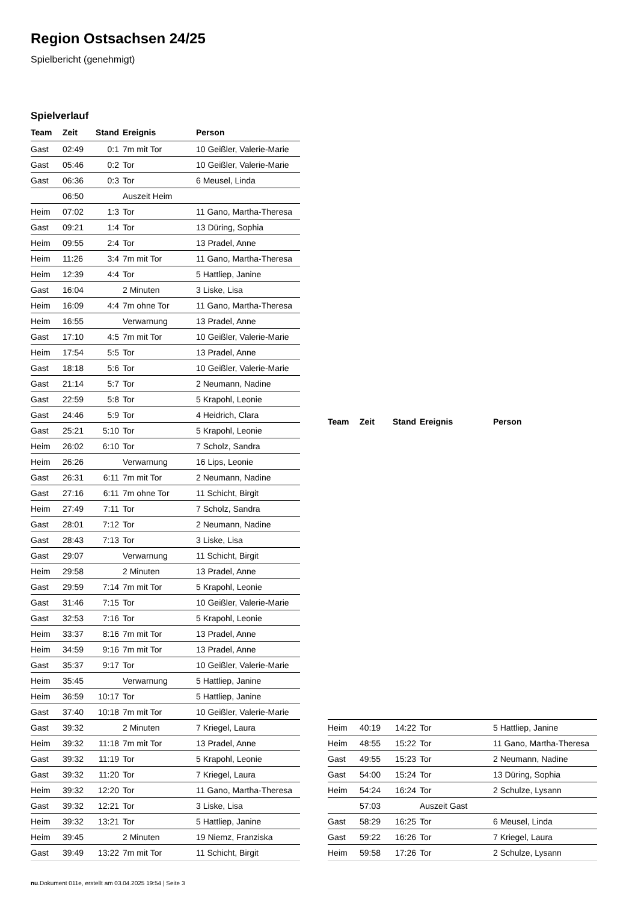Region Ostsachsen 24/25
Spielbericht (genehmigt)
Spielverlauf
| Team | Zeit | Stand | Ereignis | Person |
| --- | --- | --- | --- | --- |
| Gast | 02:49 | 0:1 | 7m mit Tor | 10 Geißler, Valerie-Marie |
| Gast | 05:46 | 0:2 | Tor | 10 Geißler, Valerie-Marie |
| Gast | 06:36 | 0:3 | Tor | 6 Meusel, Linda |
| | 06:50 | | Auszeit Heim | |
| Heim | 07:02 | 1:3 | Tor | 11 Gano, Martha-Theresa |
| Gast | 09:21 | 1:4 | Tor | 13 Düring, Sophia |
| Heim | 09:55 | 2:4 | Tor | 13 Pradel, Anne |
| Heim | 11:26 | 3:4 | 7m mit Tor | 11 Gano, Martha-Theresa |
| Heim | 12:39 | 4:4 | Tor | 5 Hattliep, Janine |
| Gast | 16:04 | | 2 Minuten | 3 Liske, Lisa |
| Heim | 16:09 | 4:4 | 7m ohne Tor | 11 Gano, Martha-Theresa |
| Heim | 16:55 | | Verwarnung | 13 Pradel, Anne |
| Gast | 17:10 | 4:5 | 7m mit Tor | 10 Geißler, Valerie-Marie |
| Heim | 17:54 | 5:5 | Tor | 13 Pradel, Anne |
| Gast | 18:18 | 5:6 | Tor | 10 Geißler, Valerie-Marie |
| Gast | 21:14 | 5:7 | Tor | 2 Neumann, Nadine |
| Gast | 22:59 | 5:8 | Tor | 5 Krapohl, Leonie |
| Gast | 24:46 | 5:9 | Tor | 4 Heidrich, Clara |
| Gast | 25:21 | 5:10 | Tor | 5 Krapohl, Leonie |
| Heim | 26:02 | 6:10 | Tor | 7 Scholz, Sandra |
| Heim | 26:26 | | Verwarnung | 16 Lips, Leonie |
| Gast | 26:31 | 6:11 | 7m mit Tor | 2 Neumann, Nadine |
| Gast | 27:16 | 6:11 | 7m ohne Tor | 11 Schicht, Birgit |
| Heim | 27:49 | 7:11 | Tor | 7 Scholz, Sandra |
| Gast | 28:01 | 7:12 | Tor | 2 Neumann, Nadine |
| Gast | 28:43 | 7:13 | Tor | 3 Liske, Lisa |
| Gast | 29:07 | | Verwarnung | 11 Schicht, Birgit |
| Heim | 29:58 | | 2 Minuten | 13 Pradel, Anne |
| Gast | 29:59 | 7:14 | 7m mit Tor | 5 Krapohl, Leonie |
| Gast | 31:46 | 7:15 | Tor | 10 Geißler, Valerie-Marie |
| Gast | 32:53 | 7:16 | Tor | 5 Krapohl, Leonie |
| Heim | 33:37 | 8:16 | 7m mit Tor | 13 Pradel, Anne |
| Heim | 34:59 | 9:16 | 7m mit Tor | 13 Pradel, Anne |
| Gast | 35:37 | 9:17 | Tor | 10 Geißler, Valerie-Marie |
| Heim | 35:45 | | Verwarnung | 5 Hattliep, Janine |
| Heim | 36:59 | 10:17 | Tor | 5 Hattliep, Janine |
| Gast | 37:40 | 10:18 | 7m mit Tor | 10 Geißler, Valerie-Marie |
| Gast | 39:32 | | 2 Minuten | 7 Kriegel, Laura |
| Heim | 39:32 | 11:18 | 7m mit Tor | 13 Pradel, Anne |
| Gast | 39:32 | 11:19 | Tor | 5 Krapohl, Leonie |
| Gast | 39:32 | 11:20 | Tor | 7 Kriegel, Laura |
| Heim | 39:32 | 12:20 | Tor | 11 Gano, Martha-Theresa |
| Gast | 39:32 | 12:21 | Tor | 3 Liske, Lisa |
| Heim | 39:32 | 13:21 | Tor | 5 Hattliep, Janine |
| Heim | 39:45 | | 2 Minuten | 19 Niemz, Franziska |
| Gast | 39:49 | 13:22 | 7m mit Tor | 11 Schicht, Birgit |
| Team | Zeit | Stand | Ereignis | Person |
| --- | --- | --- | --- | --- |
| Heim | 40:19 | 14:22 | Tor | 5 Hattliep, Janine |
| Heim | 48:55 | 15:22 | Tor | 11 Gano, Martha-Theresa |
| Gast | 49:55 | 15:23 | Tor | 2 Neumann, Nadine |
| Gast | 54:00 | 15:24 | Tor | 13 Düring, Sophia |
| Heim | 54:24 | 16:24 | Tor | 2 Schulze, Lysann |
| | 57:03 | | Auszeit Gast | |
| Gast | 58:29 | 16:25 | Tor | 6 Meusel, Linda |
| Gast | 59:22 | 16:26 | Tor | 7 Kriegel, Laura |
| Heim | 59:58 | 17:26 | Tor | 2 Schulze, Lysann |
nu.Dokument 011e, erstellt am 03.04.2025 19:54 | Seite 3